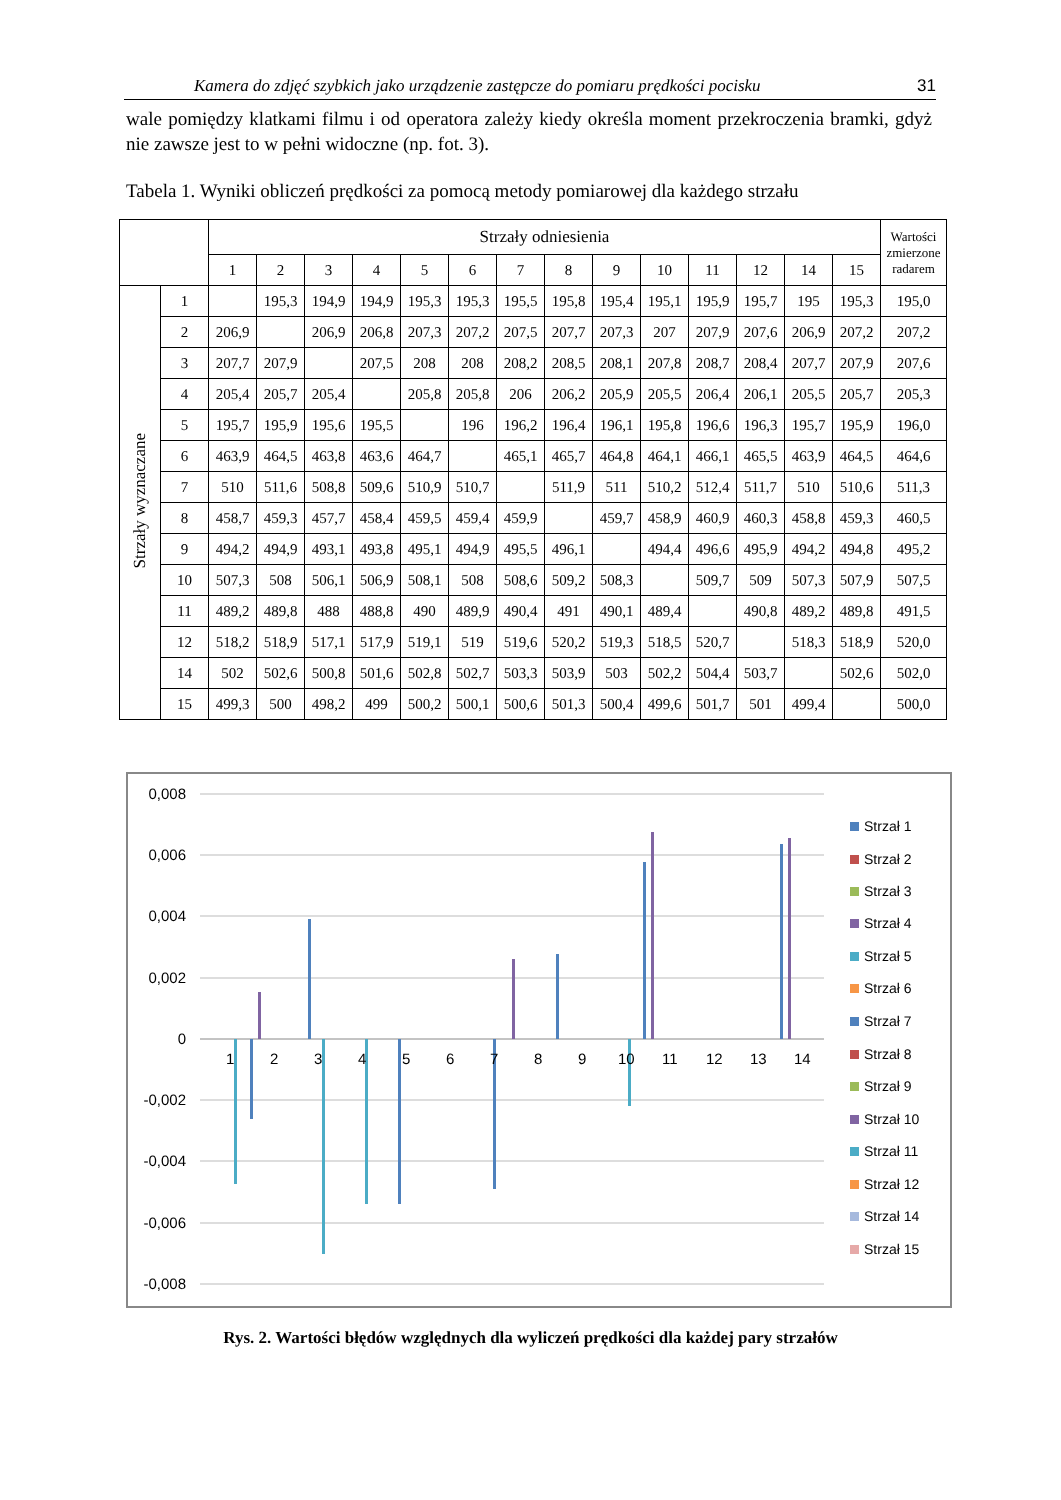Kamera do zdjęć szybkich jako urządzenie zastępcze do pomiaru prędkości pocisku 31
wale pomiędzy klatkami filmu i od operatora zależy kiedy określa moment przekroczenia bramki, gdyż nie zawsze jest to w pełni widoczne (np. fot. 3).
Tabela 1. Wyniki obliczeń prędkości za pomocą metody pomiarowej dla każdego strzału
| | | Strzały odniesienia | | | | | | | | | | | | | | Wartości zmierzone radarem |
| --- | --- | --- | --- | --- | --- | --- | --- | --- | --- | --- | --- | --- | --- | --- | --- | --- |
| | | 1 | 2 | 3 | 4 | 5 | 6 | 7 | 8 | 9 | 10 | 11 | 12 | 14 | 15 | |
| Strzały wyznaczane | 1 | | 195,3 | 194,9 | 194,9 | 195,3 | 195,3 | 195,5 | 195,8 | 195,4 | 195,1 | 195,9 | 195,7 | 195 | 195,3 | 195,0 |
| | 2 | 206,9 | | 206,9 | 206,8 | 207,3 | 207,2 | 207,5 | 207,7 | 207,3 | 207 | 207,9 | 207,6 | 206,9 | 207,2 | 207,2 |
| | 3 | 207,7 | 207,9 | | 207,5 | 208 | 208 | 208,2 | 208,5 | 208,1 | 207,8 | 208,7 | 208,4 | 207,7 | 207,9 | 207,6 |
| | 4 | 205,4 | 205,7 | 205,4 | | 205,8 | 205,8 | 206 | 206,2 | 205,9 | 205,5 | 206,4 | 206,1 | 205,5 | 205,7 | 205,3 |
| | 5 | 195,7 | 195,9 | 195,6 | 195,5 | | 196 | 196,2 | 196,4 | 196,1 | 195,8 | 196,6 | 196,3 | 195,7 | 195,9 | 196,0 |
| | 6 | 463,9 | 464,5 | 463,8 | 463,6 | 464,7 | | 465,1 | 465,7 | 464,8 | 464,1 | 466,1 | 465,5 | 463,9 | 464,5 | 464,6 |
| | 7 | 510 | 511,6 | 508,8 | 509,6 | 510,9 | 510,7 | | 511,9 | 511 | 510,2 | 512,4 | 511,7 | 510 | 510,6 | 511,3 |
| | 8 | 458,7 | 459,3 | 457,7 | 458,4 | 459,5 | 459,4 | 459,9 | | 459,7 | 458,9 | 460,9 | 460,3 | 458,8 | 459,3 | 460,5 |
| | 9 | 494,2 | 494,9 | 493,1 | 493,8 | 495,1 | 494,9 | 495,5 | 496,1 | | 494,4 | 496,6 | 495,9 | 494,2 | 494,8 | 495,2 |
| | 10 | 507,3 | 508 | 506,1 | 506,9 | 508,1 | 508 | 508,6 | 509,2 | 508,3 | | 509,7 | 509 | 507,3 | 507,9 | 507,5 |
| | 11 | 489,2 | 489,8 | 488 | 488,8 | 490 | 489,9 | 490,4 | 491 | 490,1 | 489,4 | | 490,8 | 489,2 | 489,8 | 491,5 |
| | 12 | 518,2 | 518,9 | 517,1 | 517,9 | 519,1 | 519 | 519,6 | 520,2 | 519,3 | 518,5 | 520,7 | | 518,3 | 518,9 | 520,0 |
| | 14 | 502 | 502,6 | 500,8 | 501,6 | 502,8 | 502,7 | 503,3 | 503,9 | 503 | 502,2 | 504,4 | 503,7 | | 502,6 | 502,0 |
| | 15 | 499,3 | 500 | 498,2 | 499 | 500,2 | 500,1 | 500,6 | 501,3 | 500,4 | 499,6 | 501,7 | 501 | 499,4 | | 500,0 |
0,008
0,006
0,004
0,002
0
-0,002
-0,004
-0,006
-0,008
1
2
3
4
5
6
7
8
9
10
11
12
13
14
Strzał 1
Strzał 2
Strzał 3
Strzał 4
Strzał 5
Strzał 6
Strzał 7
Strzał 8
Strzał 9
Strzał 10
Strzał 11
Strzał 12
Strzał 14
Strzał 15
Rys. 2. Wartości błędów względnych dla wyliczeń prędkości dla każdej pary strzałów